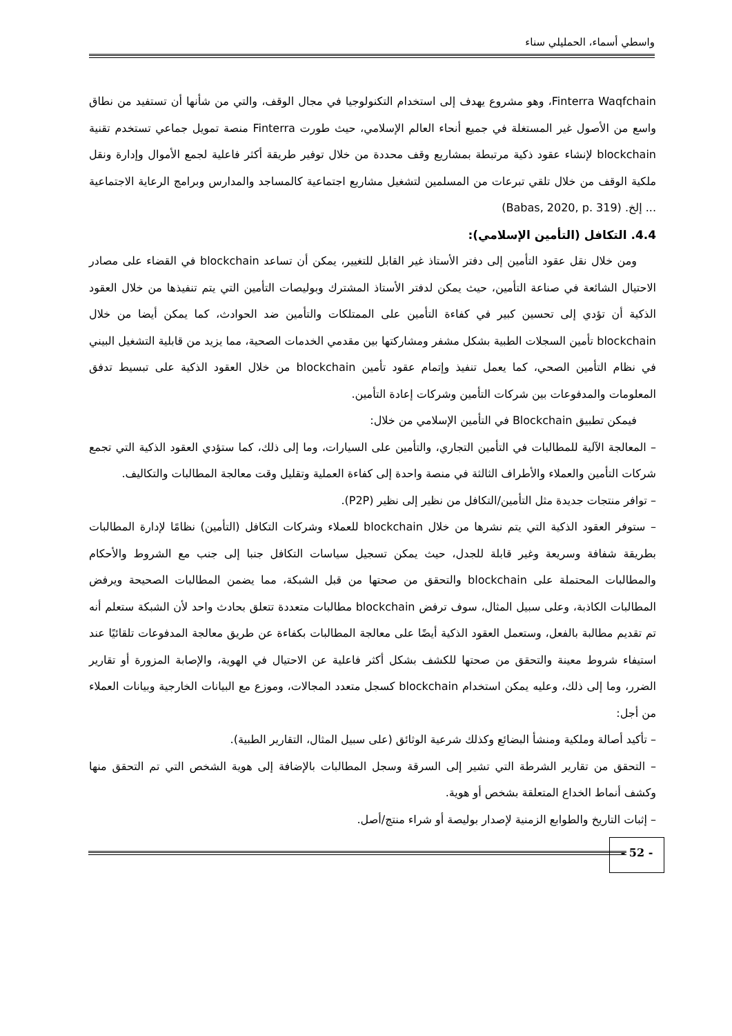واسطي أسماء، الحمليلي سناء
Finterra Waqfchain، وهو مشروع يهدف إلى استخدام التكنولوجيا في مجال الوقف، والتي من شأنها أن تستفيد من نطاق واسع من الأصول غير المستغلة في جميع أنحاء العالم الإسلامي، حيث طورت Finterra منصة تمويل جماعي تستخدم تقنية blockchain لإنشاء عقود ذكية مرتبطة بمشاريع وقف محددة من خلال توفير طريقة أكثر فاعلية لجمع الأموال وإدارة ونقل ملكية الوقف من خلال تلقي تبرعات من المسلمين لتشغيل مشاريع اجتماعية كالمساجد والمدارس وبرامج الرعاية الاجتماعية ... إلخ. (Babas, 2020, p. 319)
4.4. التكافل (التأمين الإسلامي):
ومن خلال نقل عقود التأمين إلى دفتر الأستاذ غير القابل للتغيير، يمكن أن تساعد blockchain في القضاء على مصادر الاحتيال الشائعة في صناعة التأمين، حيث يمكن لدفتر الأستاذ المشترك وبوليصات التأمين التي يتم تنفيذها من خلال العقود الذكية أن تؤدي إلى تحسين كبير في كفاءة التأمين على الممتلكات والتأمين ضد الحوادث، كما يمكن أيضا من خلال blockchain تأمين السجلات الطبية بشكل مشفر ومشاركتها بين مقدمي الخدمات الصحية، مما يزيد من قابلية التشغيل البيني في نظام التأمين الصحي، كما يعمل تنفيذ وإتمام عقود تأمين blockchain من خلال العقود الذكية على تبسيط تدفق المعلومات والمدفوعات بين شركات التأمين وشركات إعادة التأمين.
فيمكن تطبيق Blockchain في التأمين الإسلامي من خلال:
– المعالجة الآلية للمطالبات في التأمين التجاري، والتأمين على السيارات، وما إلى ذلك، كما ستؤدي العقود الذكية التي تجمع شركات التأمين والعملاء والأطراف الثالثة في منصة واحدة إلى كفاءة العملية وتقليل وقت معالجة المطالبات والتكاليف.
– توافر منتجات جديدة مثل التأمين/التكافل من نظير إلى نظير (P2P).
– ستوفر العقود الذكية التي يتم نشرها من خلال blockchain للعملاء وشركات التكافل (التأمين) نظامًا لإدارة المطالبات بطريقة شفافة وسريعة وغير قابلة للجدل، حيث يمكن تسجيل سياسات التكافل جنبا إلى جنب مع الشروط والأحكام والمطالبات المحتملة على blockchain والتحقق من صحتها من قبل الشبكة، مما يضمن المطالبات الصحيحة ويرفض المطالبات الكاذبة، وعلى سبيل المثال، سوف ترفض blockchain مطالبات متعددة تتعلق بحادث واحد لأن الشبكة ستعلم أنه تم تقديم مطالبة بالفعل، وستعمل العقود الذكية أيضًا على معالجة المطالبات بكفاءة عن طريق معالجة المدفوعات تلقائيًا عند استيفاء شروط معينة والتحقق من صحتها للكشف بشكل أكثر فاعلية عن الاحتيال في الهوية، والإصابة المزورة أو تقارير الضرر، وما إلى ذلك، وعليه يمكن استخدام blockchain كسجل متعدد المجالات، وموزع مع البيانات الخارجية وبيانات العملاء من أجل:
– تأكيد أصالة وملكية ومنشأ البضائع وكذلك شرعية الوثائق (على سبيل المثال، التقارير الطبية).
– التحقق من تقارير الشرطة التي تشير إلى السرقة وسجل المطالبات بالإضافة إلى هوية الشخص التي تم التحقق منها وكشف أنماط الخداع المتعلقة بشخص أو هوية.
– إثبات التاريخ والطوابع الزمنية لإصدار بوليصة أو شراء منتج/أصل.
- 52 -